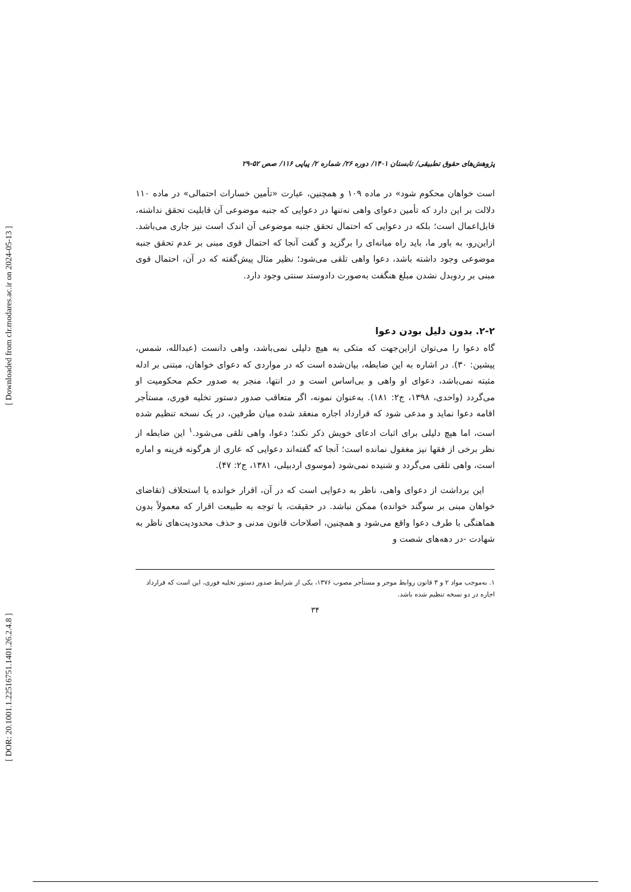[ Downloaded from clr.modares.ac.ir on 2024-05-13 ]
[ DOR: 20.1001.1.22516751.1401.26.2.4.8 ]
پژوهش‌های حقوق تطبیقی/ تابستان ۱۴۰۱/ دوره ۲۶/ شماره ۲/ پیاپی ۱۱۶/ صص ۵۲-۲۹
است خواهان محکوم شود» در ماده ۱۰۹ و همچنین، عبارت «تأمین خسارات احتمالی» در ماده ۱۱۰ دلالت بر این دارد که تأمین دعوای واهی نه‌تنها در دعوایی که جنبه موضوعی آن قابلیت تحقق نداشته، قابل‌اعمال است؛ بلکه در دعوایی که احتمال تحقق جنبه موضوعی آن اندک است نیز جاری می‌باشد. ازاین‌رو، به باور ما، باید راه میانه‌ای را برگزید و گفت آنجا که احتمال قوی مبنی بر عدم تحقق جنبه موضوعی وجود داشته باشد، دعوا واهی تلقی می‌شود؛ نظیر مثال پیش‌گفته که در آن، احتمال قوی مبنی بر ردوبدل نشدن مبلغ هنگفت به‌صورت دادوستد سنتی وجود دارد.
۲-۲. بدون دلیل بودن دعوا
گاه دعوا را می‌توان ازاین‌جهت که متکی به هیچ دلیلی نمی‌باشد، واهی دانست (عبدالله، شمس، پیشین: ۳۰). در اشاره به این ضابطه، بیان‌شده است که در مواردی که دعوای خواهان، مبتنی بر ادله مثبته نمی‌باشد، دعوای او واهی و بی‌اساس است و در انتها، منجر به صدور حکم محکومیت او می‌گردد (واحدی، ۱۳۹۸، ج۲: ۱۸۱). به‌عنوان نمونه، اگر متعاقب صدور دستور تخلیه فوری، مستأجر اقامه دعوا نماید و مدعی شود که قرارداد اجاره منعقد شده میان طرفین، در یک نسخه تنظیم شده است، اما هیچ دلیلی برای اثبات ادعای خویش ذکر نکند؛ دعوا، واهی تلقی می‌شود.<sup>۱</sup> این ضابطه از نظر برخی از فقها نیز مغفول نمانده است؛ آنجا که گفته‌اند دعوایی که عاری از هرگونه قرینه و اماره است، واهی تلقی می‌گردد و شنیده نمی‌شود (موسوی اردبیلی، ۱۳۸۱، ج۲: ۴۷).
این برداشت از دعوای واهی، ناظر به دعوایی است که در آن، اقرار خوانده یا استحلاف (تقاضای خواهان مبنی بر سوگند خوانده) ممکن نباشد. در حقیقت، با توجه به طبیعت اقرار که معمولاً بدون هماهنگی با طرف دعوا واقع می‌شود و همچنین، اصلاحات قانون مدنی و حذف محدودیت‌های ناظر به شهادت -در دهه‌های شصت و
۱. به‌موجب مواد ۲ و ۳ قانون روابط موجر و مستأجر مصوب ۱۳۷۶، یکی از شرایط صدور دستور تخلیه فوری، این است که قرارداد اجاره در دو نسخه تنظیم شده باشد.
۳۴